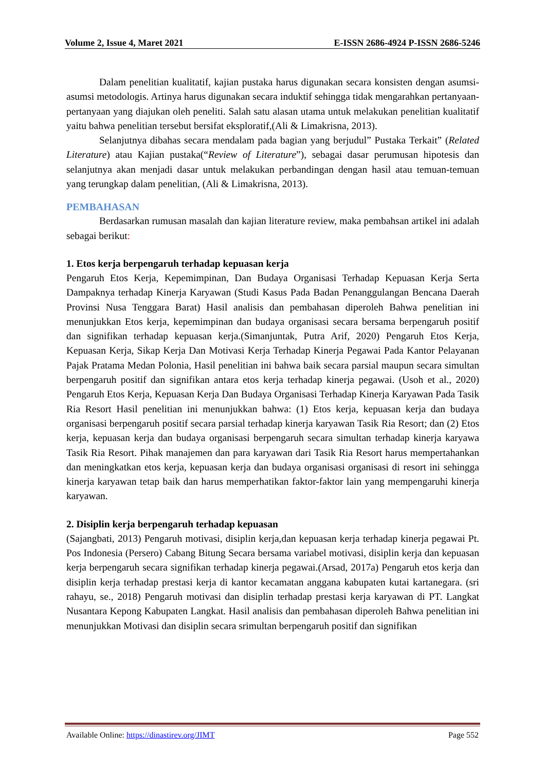Volume 2, Issue 4, Maret 2021 E-ISSN 2686-4924 P-ISSN 2686-5246
Dalam penelitian kualitatif, kajian pustaka harus digunakan secara konsisten dengan asumsi-asumsi metodologis. Artinya harus digunakan secara induktif sehingga tidak mengarahkan pertanyaan-pertanyaan yang diajukan oleh peneliti. Salah satu alasan utama untuk melakukan penelitian kualitatif yaitu bahwa penelitian tersebut bersifat eksploratif,(Ali & Limakrisna, 2013).
Selanjutnya dibahas secara mendalam pada bagian yang berjudul” Pustaka Terkait” (Related Literature) atau Kajian pustaka(“Review of Literature”), sebagai dasar perumusan hipotesis dan selanjutnya akan menjadi dasar untuk melakukan perbandingan dengan hasil atau temuan-temuan yang terungkap dalam penelitian, (Ali & Limakrisna, 2013).
PEMBAHASAN
Berdasarkan rumusan masalah dan kajian literature review, maka pembahsan artikel ini adalah sebagai berikut:
1. Etos kerja berpengaruh terhadap kepuasan kerja
Pengaruh Etos Kerja, Kepemimpinan, Dan Budaya Organisasi Terhadap Kepuasan Kerja Serta Dampaknya terhadap Kinerja Karyawan (Studi Kasus Pada Badan Penanggulangan Bencana Daerah Provinsi Nusa Tenggara Barat) Hasil analisis dan pembahasan diperoleh Bahwa penelitian ini menunjukkan Etos kerja, kepemimpinan dan budaya organisasi secara bersama berpengaruh positif dan signifikan terhadap kepuasan kerja.(Simanjuntak, Putra Arif, 2020) Pengaruh Etos Kerja, Kepuasan Kerja, Sikap Kerja Dan Motivasi Kerja Terhadap Kinerja Pegawai Pada Kantor Pelayanan Pajak Pratama Medan Polonia, Hasil penelitian ini bahwa baik secara parsial maupun secara simultan berpengaruh positif dan signifikan antara etos kerja terhadap kinerja pegawai. (Usoh et al., 2020) Pengaruh Etos Kerja, Kepuasan Kerja Dan Budaya Organisasi Terhadap Kinerja Karyawan Pada Tasik Ria Resort Hasil penelitian ini menunjukkan bahwa: (1) Etos kerja, kepuasan kerja dan budaya organisasi berpengaruh positif secara parsial terhadap kinerja karyawan Tasik Ria Resort; dan (2) Etos kerja, kepuasan kerja dan budaya organisasi berpengaruh secara simultan terhadap kinerja karyawa Tasik Ria Resort. Pihak manajemen dan para karyawan dari Tasik Ria Resort harus mempertahankan dan meningkatkan etos kerja, kepuasan kerja dan budaya organisasi organisasi di resort ini sehingga kinerja karyawan tetap baik dan harus memperhatikan faktor-faktor lain yang mempengaruhi kinerja karyawan.
2. Disiplin kerja berpengaruh terhadap kepuasan
(Sajangbati, 2013) Pengaruh motivasi, disiplin kerja,dan kepuasan kerja terhadap kinerja pegawai Pt. Pos Indonesia (Persero) Cabang Bitung Secara bersama variabel motivasi, disiplin kerja dan kepuasan kerja berpengaruh secara signifikan terhadap kinerja pegawai.(Arsad, 2017a) Pengaruh etos kerja dan disiplin kerja terhadap prestasi kerja di kantor kecamatan anggana kabupaten kutai kartanegara. (sri rahayu, se., 2018) Pengaruh motivasi dan disiplin terhadap prestasi kerja karyawan di PT. Langkat Nusantara Kepong Kabupaten Langkat. Hasil analisis dan pembahasan diperoleh Bahwa penelitian ini menunjukkan Motivasi dan disiplin secara srimultan berpengaruh positif dan signifikan
Available Online: https://dinastirev.org/JIMT Page 552